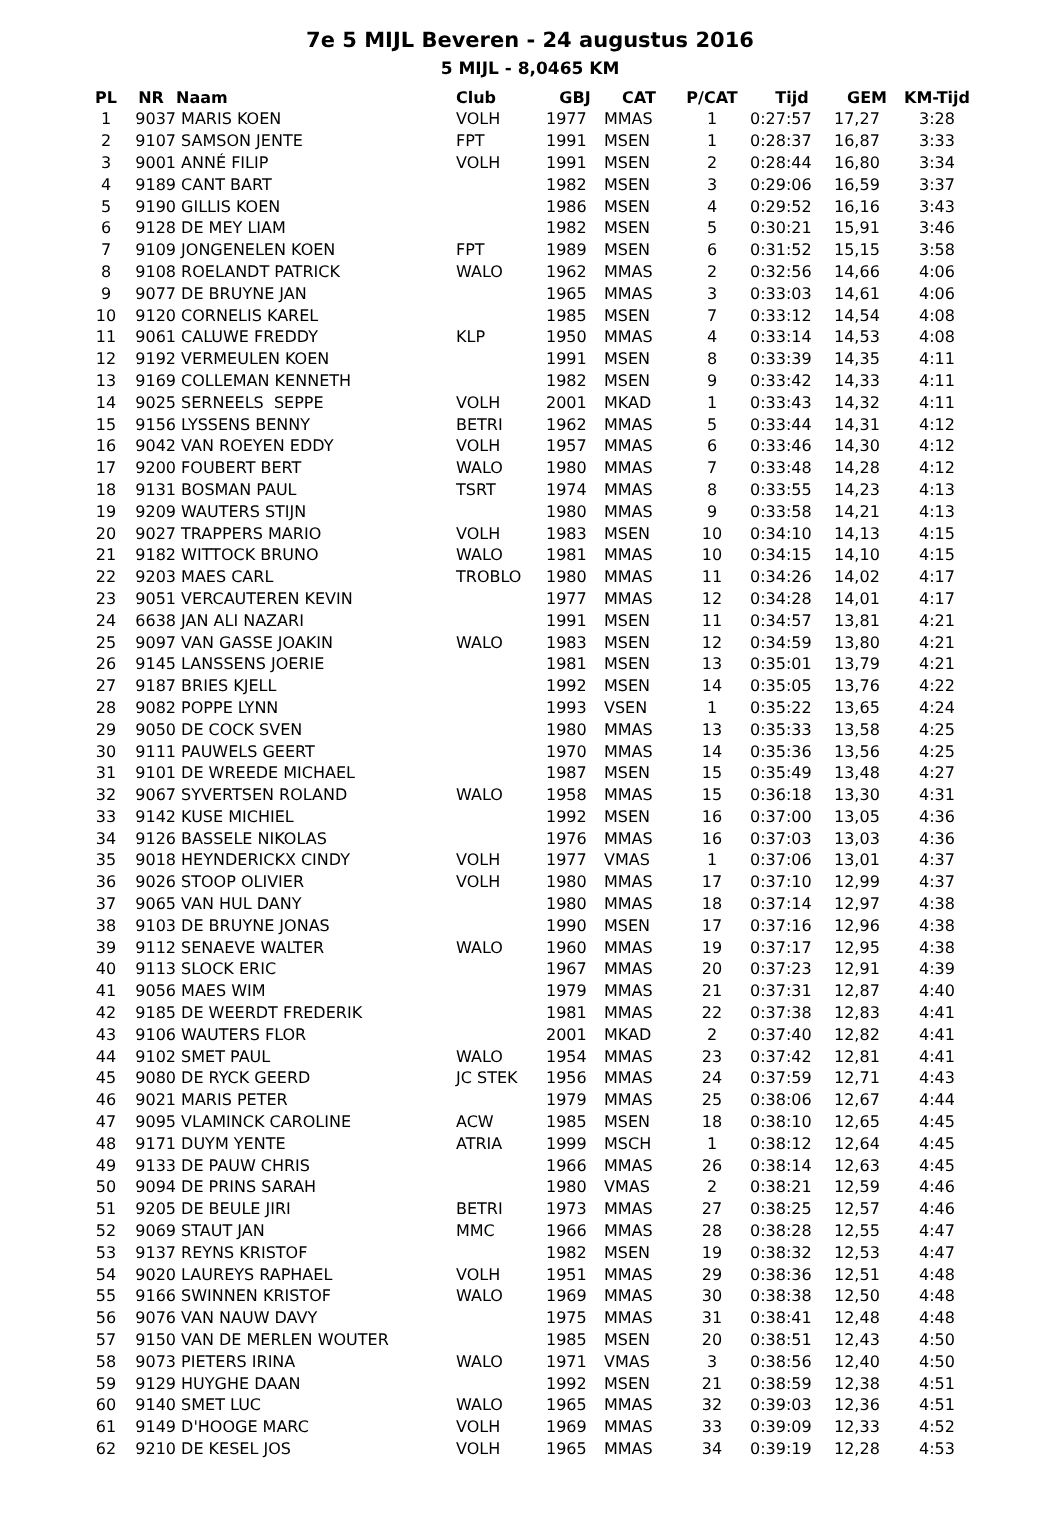7e 5 MIJL Beveren - 24 augustus 2016
5 MIJL - 8,0465 KM
| PL | NR | Naam | Club | GBJ | CAT | P/CAT | Tijd | GEM | KM-Tijd |
| --- | --- | --- | --- | --- | --- | --- | --- | --- | --- |
| 1 | 9037 | MARIS KOEN | VOLH | 1977 | MMAS | 1 | 0:27:57 | 17,27 | 3:28 |
| 2 | 9107 | SAMSON JENTE | FPT | 1991 | MSEN | 1 | 0:28:37 | 16,87 | 3:33 |
| 3 | 9001 | ANNÉ FILIP | VOLH | 1991 | MSEN | 2 | 0:28:44 | 16,80 | 3:34 |
| 4 | 9189 | CANT BART | | 1982 | MSEN | 3 | 0:29:06 | 16,59 | 3:37 |
| 5 | 9190 | GILLIS KOEN | | 1986 | MSEN | 4 | 0:29:52 | 16,16 | 3:43 |
| 6 | 9128 | DE MEY LIAM | | 1982 | MSEN | 5 | 0:30:21 | 15,91 | 3:46 |
| 7 | 9109 | JONGENELEN KOEN | FPT | 1989 | MSEN | 6 | 0:31:52 | 15,15 | 3:58 |
| 8 | 9108 | ROELANDT PATRICK | WALO | 1962 | MMAS | 2 | 0:32:56 | 14,66 | 4:06 |
| 9 | 9077 | DE BRUYNE JAN | | 1965 | MMAS | 3 | 0:33:03 | 14,61 | 4:06 |
| 10 | 9120 | CORNELIS KAREL | | 1985 | MSEN | 7 | 0:33:12 | 14,54 | 4:08 |
| 11 | 9061 | CALUWE FREDDY | KLP | 1950 | MMAS | 4 | 0:33:14 | 14,53 | 4:08 |
| 12 | 9192 | VERMEULEN KOEN | | 1991 | MSEN | 8 | 0:33:39 | 14,35 | 4:11 |
| 13 | 9169 | COLLEMAN KENNETH | | 1982 | MSEN | 9 | 0:33:42 | 14,33 | 4:11 |
| 14 | 9025 | SERNEELS SEPPE | VOLH | 2001 | MKAD | 1 | 0:33:43 | 14,32 | 4:11 |
| 15 | 9156 | LYSSENS BENNY | BETRI | 1962 | MMAS | 5 | 0:33:44 | 14,31 | 4:12 |
| 16 | 9042 | VAN ROEYEN EDDY | VOLH | 1957 | MMAS | 6 | 0:33:46 | 14,30 | 4:12 |
| 17 | 9200 | FOUBERT BERT | WALO | 1980 | MMAS | 7 | 0:33:48 | 14,28 | 4:12 |
| 18 | 9131 | BOSMAN PAUL | TSRT | 1974 | MMAS | 8 | 0:33:55 | 14,23 | 4:13 |
| 19 | 9209 | WAUTERS STIJN | | 1980 | MMAS | 9 | 0:33:58 | 14,21 | 4:13 |
| 20 | 9027 | TRAPPERS MARIO | VOLH | 1983 | MSEN | 10 | 0:34:10 | 14,13 | 4:15 |
| 21 | 9182 | WITTOCK BRUNO | WALO | 1981 | MMAS | 10 | 0:34:15 | 14,10 | 4:15 |
| 22 | 9203 | MAES CARL | TROBLO | 1980 | MMAS | 11 | 0:34:26 | 14,02 | 4:17 |
| 23 | 9051 | VERCAUTEREN KEVIN | | 1977 | MMAS | 12 | 0:34:28 | 14,01 | 4:17 |
| 24 | 6638 | JAN ALI NAZARI | | 1991 | MSEN | 11 | 0:34:57 | 13,81 | 4:21 |
| 25 | 9097 | VAN GASSE JOAKIN | WALO | 1983 | MSEN | 12 | 0:34:59 | 13,80 | 4:21 |
| 26 | 9145 | LANSSENS JOERIE | | 1981 | MSEN | 13 | 0:35:01 | 13,79 | 4:21 |
| 27 | 9187 | BRIES KJELL | | 1992 | MSEN | 14 | 0:35:05 | 13,76 | 4:22 |
| 28 | 9082 | POPPE LYNN | | 1993 | VSEN | 1 | 0:35:22 | 13,65 | 4:24 |
| 29 | 9050 | DE COCK SVEN | | 1980 | MMAS | 13 | 0:35:33 | 13,58 | 4:25 |
| 30 | 9111 | PAUWELS GEERT | | 1970 | MMAS | 14 | 0:35:36 | 13,56 | 4:25 |
| 31 | 9101 | DE WREEDE MICHAEL | | 1987 | MSEN | 15 | 0:35:49 | 13,48 | 4:27 |
| 32 | 9067 | SYVERTSEN ROLAND | WALO | 1958 | MMAS | 15 | 0:36:18 | 13,30 | 4:31 |
| 33 | 9142 | KUSE MICHIEL | | 1992 | MSEN | 16 | 0:37:00 | 13,05 | 4:36 |
| 34 | 9126 | BASSELE NIKOLAS | | 1976 | MMAS | 16 | 0:37:03 | 13,03 | 4:36 |
| 35 | 9018 | HEYNDERICKX CINDY | VOLH | 1977 | VMAS | 1 | 0:37:06 | 13,01 | 4:37 |
| 36 | 9026 | STOOP OLIVIER | VOLH | 1980 | MMAS | 17 | 0:37:10 | 12,99 | 4:37 |
| 37 | 9065 | VAN HUL DANY | | 1980 | MMAS | 18 | 0:37:14 | 12,97 | 4:38 |
| 38 | 9103 | DE BRUYNE JONAS | | 1990 | MSEN | 17 | 0:37:16 | 12,96 | 4:38 |
| 39 | 9112 | SENAEVE WALTER | WALO | 1960 | MMAS | 19 | 0:37:17 | 12,95 | 4:38 |
| 40 | 9113 | SLOCK ERIC | | 1967 | MMAS | 20 | 0:37:23 | 12,91 | 4:39 |
| 41 | 9056 | MAES WIM | | 1979 | MMAS | 21 | 0:37:31 | 12,87 | 4:40 |
| 42 | 9185 | DE WEERDT FREDERIK | | 1981 | MMAS | 22 | 0:37:38 | 12,83 | 4:41 |
| 43 | 9106 | WAUTERS FLOR | | 2001 | MKAD | 2 | 0:37:40 | 12,82 | 4:41 |
| 44 | 9102 | SMET PAUL | WALO | 1954 | MMAS | 23 | 0:37:42 | 12,81 | 4:41 |
| 45 | 9080 | DE RYCK GEERD | JC STEK | 1956 | MMAS | 24 | 0:37:59 | 12,71 | 4:43 |
| 46 | 9021 | MARIS PETER | | 1979 | MMAS | 25 | 0:38:06 | 12,67 | 4:44 |
| 47 | 9095 | VLAMINCK CAROLINE | ACW | 1985 | MSEN | 18 | 0:38:10 | 12,65 | 4:45 |
| 48 | 9171 | DUYM YENTE | ATRIA | 1999 | MSCH | 1 | 0:38:12 | 12,64 | 4:45 |
| 49 | 9133 | DE PAUW CHRIS | | 1966 | MMAS | 26 | 0:38:14 | 12,63 | 4:45 |
| 50 | 9094 | DE PRINS SARAH | | 1980 | VMAS | 2 | 0:38:21 | 12,59 | 4:46 |
| 51 | 9205 | DE BEULE JIRI | BETRI | 1973 | MMAS | 27 | 0:38:25 | 12,57 | 4:46 |
| 52 | 9069 | STAUT JAN | MMC | 1966 | MMAS | 28 | 0:38:28 | 12,55 | 4:47 |
| 53 | 9137 | REYNS KRISTOF | | 1982 | MSEN | 19 | 0:38:32 | 12,53 | 4:47 |
| 54 | 9020 | LAUREYS RAPHAEL | VOLH | 1951 | MMAS | 29 | 0:38:36 | 12,51 | 4:48 |
| 55 | 9166 | SWINNEN KRISTOF | WALO | 1969 | MMAS | 30 | 0:38:38 | 12,50 | 4:48 |
| 56 | 9076 | VAN NAUW DAVY | | 1975 | MMAS | 31 | 0:38:41 | 12,48 | 4:48 |
| 57 | 9150 | VAN DE MERLEN WOUTER | | 1985 | MSEN | 20 | 0:38:51 | 12,43 | 4:50 |
| 58 | 9073 | PIETERS IRINA | WALO | 1971 | VMAS | 3 | 0:38:56 | 12,40 | 4:50 |
| 59 | 9129 | HUYGHE DAAN | | 1992 | MSEN | 21 | 0:38:59 | 12,38 | 4:51 |
| 60 | 9140 | SMET LUC | WALO | 1965 | MMAS | 32 | 0:39:03 | 12,36 | 4:51 |
| 61 | 9149 | D'HOOGE MARC | VOLH | 1969 | MMAS | 33 | 0:39:09 | 12,33 | 4:52 |
| 62 | 9210 | DE KESEL JOS | VOLH | 1965 | MMAS | 34 | 0:39:19 | 12,28 | 4:53 |